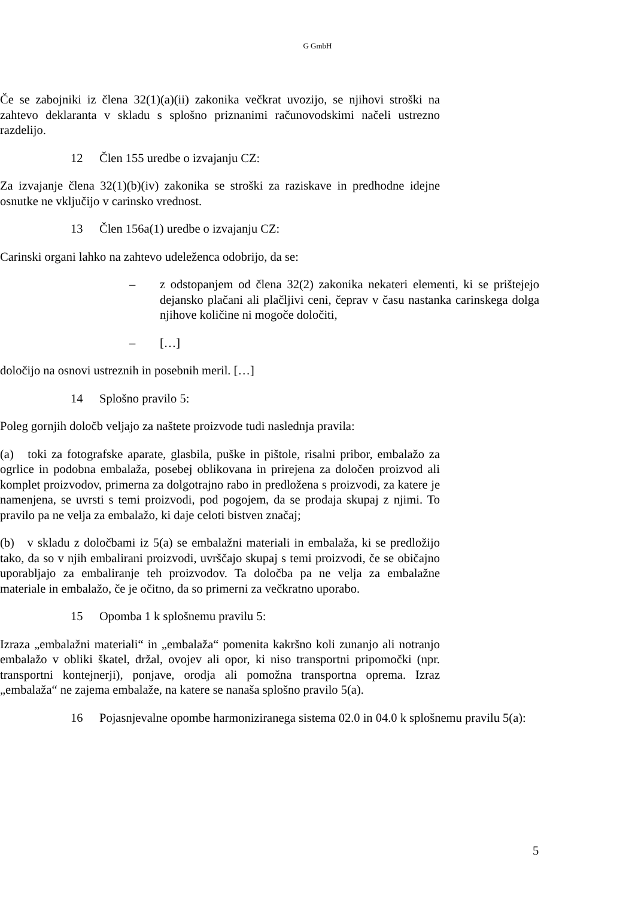G GmbH
Če se zabojniki iz člena 32(1)(a)(ii) zakonika večkrat uvozijo, se njihovi stroški na zahtevo deklaranta v skladu s splošno priznanimi računovodskimi načeli ustrezno razdelijo.
12 Člen 155 uredbe o izvajanju CZ:
Za izvajanje člena 32(1)(b)(iv) zakonika se stroški za raziskave in predhodne idejne osnutke ne vključijo v carinsko vrednost.
13 Člen 156a(1) uredbe o izvajanju CZ:
Carinski organi lahko na zahtevo udeleženca odobrijo, da se:
– z odstopanjem od člena 32(2) zakonika nekateri elementi, ki se prištejejo dejansko plačani ali plačljivi ceni, čeprav v času nastanka carinskega dolga njihove količine ni mogoče določiti,
– […]
določijo na osnovi ustreznih in posebnih meril. […]
14 Splošno pravilo 5:
Poleg gornjih določb veljajo za naštete proizvode tudi naslednja pravila:
(a) toki za fotografske aparate, glasbila, puške in pištole, risalni pribor, embalažo za ogrlice in podobna embalaža, posebej oblikovana in prirejena za določen proizvod ali komplet proizvodov, primerna za dolgotrajno rabo in predložena s proizvodi, za katere je namenjena, se uvrsti s temi proizvodi, pod pogojem, da se prodaja skupaj z njimi. To pravilo pa ne velja za embalažo, ki daje celoti bistven značaj;
(b) v skladu z določbami iz 5(a) se embalažni materiali in embalaža, ki se predložijo tako, da so v njih embalirani proizvodi, uvrščajo skupaj s temi proizvodi, če se običajno uporabljajo za embaliranje teh proizvodov. Ta določba pa ne velja za embalažne materiale in embalažo, če je očitno, da so primerni za večkratno uporabo.
15 Opomba 1 k splošnemu pravilu 5:
Izraza „embalažni materiali“ in „embalaža“ pomenita kakršno koli zunanjo ali notranjo embalažo v obliki škatel, držal, ovojev ali opor, ki niso transportni pripomočki (npr. transportni kontejnerji), ponjave, orodja ali pomožna transportna oprema. Izraz „embalaža“ ne zajema embalaže, na katere se nanaša splošno pravilo 5(a).
16 Pojasnjevalne opombe harmoniziranega sistema 02.0 in 04.0 k splošnemu pravilu 5(a):
5